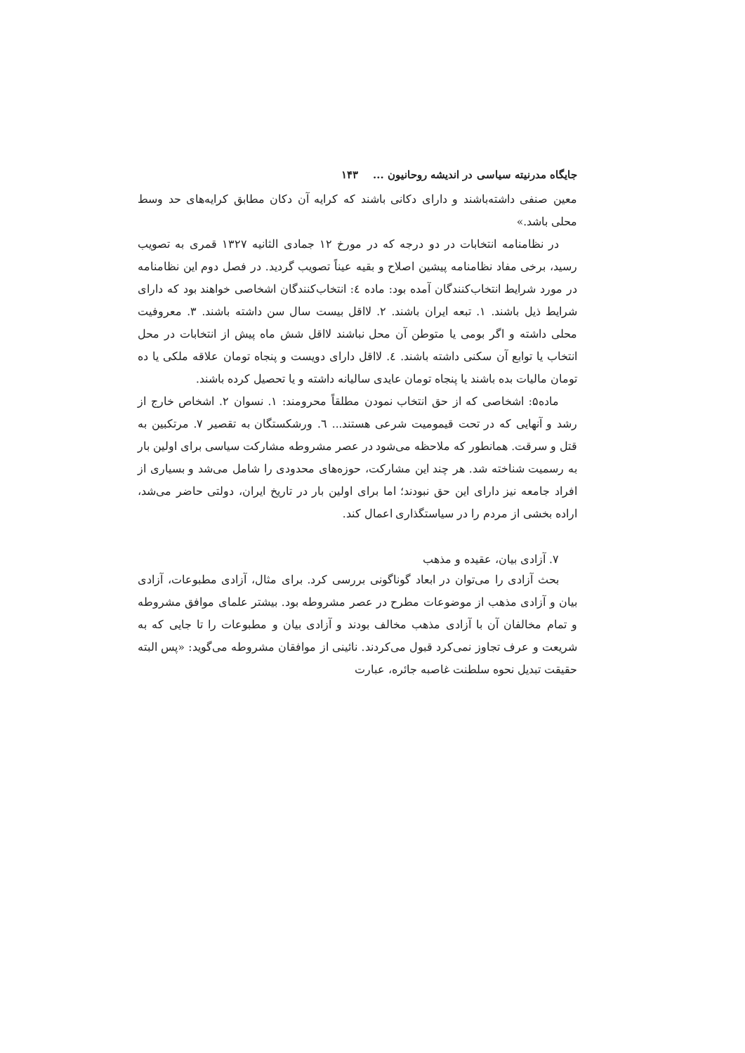جایگاه مدرنیته سیاسی در اندیشه روحانیون ... ۱۴۳
معین صنفی داشته‌باشند و دارای دکانی باشند که کرایه آن دکان مطابق کرایه‌های حد وسط محلی باشد.»
در نظامنامه انتخابات در دو درجه که در مورخ ۱۲ جمادی الثانیه ۱۳۲۷ قمری به تصویب رسید، برخی مفاد نظامنامه پیشین اصلاح و بقیه عیناً تصویب گردید. در فصل دوم این نظامنامه در مورد شرایط انتخاب‌کنندگان آمده بود: ماده ٤: انتخاب‌کنندگان اشخاصی خواهند بود که دارای شرایط ذیل باشند. ۱. تبعه ایران باشند. ۲. لااقل بیست سال سن داشته باشند. ۳. معروفیت محلی داشته و اگر بومی یا متوطن آن محل نباشند لااقل شش ماه پیش از انتخابات در محل انتخاب یا توابع آن سکنی داشته باشند. ٤. لااقل دارای دویست و پنجاه تومان علاقه ملکی یا ده تومان مالیات بده باشند یا پنجاه تومان عایدی سالیانه داشته و یا تحصیل کرده باشند.
ماده۵: اشخاصی که از حق انتخاب نمودن مطلقاً محرومند: ۱. نسوان ۲. اشخاص خارج از رشد و آنهایی که در تحت قیمومیت شرعی هستند... ٦. ورشکستگان به تقصیر ۷. مرتکبین به قتل و سرقت. همانطور که ملاحظه می‌شود در عصر مشروطه مشارکت سیاسی برای اولین بار به رسمیت شناخته شد. هر چند این مشارکت، حوزه‌های محدودی را شامل می‌شد و بسیاری از افراد جامعه نیز دارای این حق نبودند؛ اما برای اولین بار در تاریخ ایران، دولتی حاضر می‌شد، اراده بخشی از مردم را در سیاستگذاری اعمال کند.
۷. آزادی بیان، عقیده و مذهب
بحث آزادی را می‌توان در ابعاد گوناگونی بررسی کرد. برای مثال، آزادی مطبوعات، آزادی بیان و آزادی مذهب از موضوعات مطرح در عصر مشروطه بود. بیشتر علمای موافق مشروطه و تمام مخالفان آن با آزادی مذهب مخالف بودند و آزادی بیان و مطبوعات را تا جایی که به شریعت و عرف تجاوز نمی‌کرد قبول می‌کردند. نائینی از موافقان مشروطه می‌گوید: «پس البته حقیقت تبدیل نحوه سلطنت غاصبه جائره، عبارت